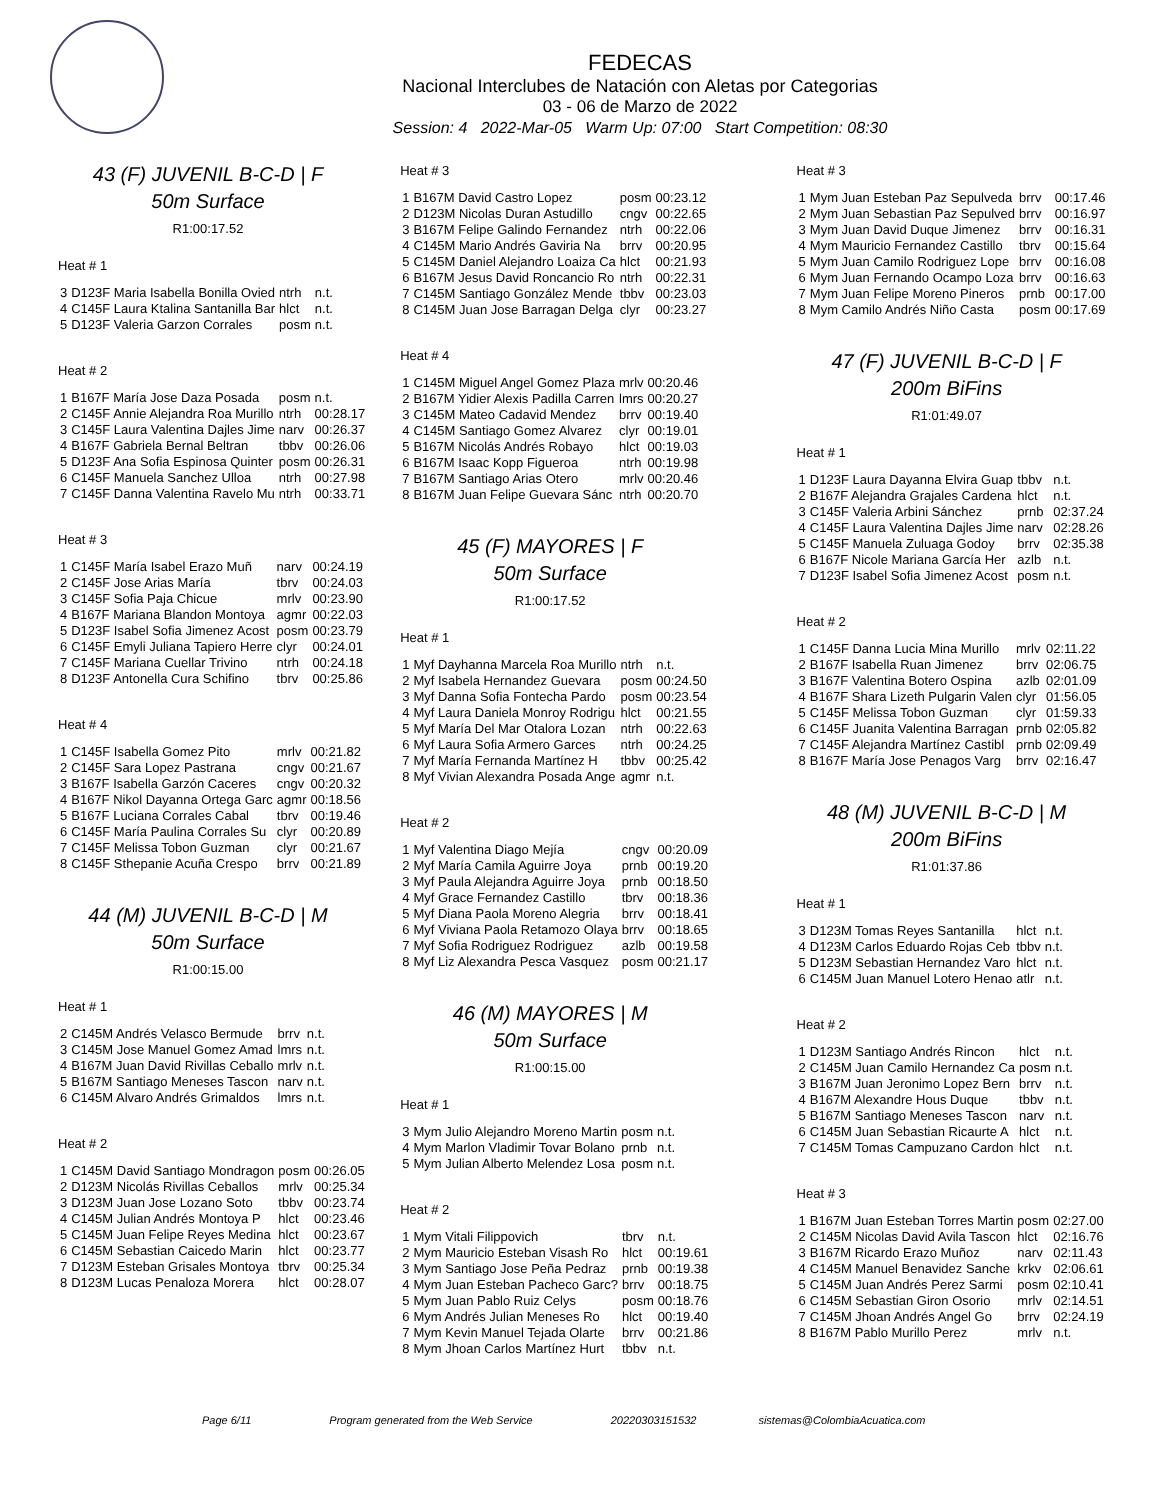FEDECAS
Nacional Interclubes de Natación con Aletas por Categorias
03 - 06 de Marzo de 2022
Session: 4 2022-Mar-05 Warm Up: 07:00 Start Competition: 08:30
43 (F) JUVENIL B-C-D | F
50m Surface
R1:00:17.52
Heat # 1
| 3 | D123F Maria Isabella Bonilla Ovied | ntrh | n.t. |
| 4 | C145F Laura Ktalina Santanilla Bar | hlct | n.t. |
| 5 | D123F Valeria Garzon Corrales | posm | n.t. |
Heat # 2
| 1 | B167F María Jose Daza Posada | posm | n.t. |
| 2 | C145F Annie Alejandra Roa Murillo | ntrh | 00:28.17 |
| 3 | C145F Laura Valentina Dajles Jime | narv | 00:26.37 |
| 4 | B167F Gabriela Bernal Beltran | tbbv | 00:26.06 |
| 5 | D123F Ana Sofia Espinosa Quinter | posm | 00:26.31 |
| 6 | C145F Manuela Sanchez Ulloa | ntrh | 00:27.98 |
| 7 | C145F Danna Valentina Ravelo Mu | ntrh | 00:33.71 |
Heat # 3
| 1 | C145F María Isabel Erazo Muñ | narv | 00:24.19 |
| 2 | C145F Jose Arias María | tbrv | 00:24.03 |
| 3 | C145F Sofia Paja Chicue | mrlv | 00:23.90 |
| 4 | B167F Mariana Blandon Montoya | agmr | 00:22.03 |
| 5 | D123F Isabel Sofia Jimenez Acost | posm | 00:23.79 |
| 6 | C145F Emyli Juliana Tapiero Herre | clyr | 00:24.01 |
| 7 | C145F Mariana Cuellar Trivino | ntrh | 00:24.18 |
| 8 | D123F Antonella Cura Schifino | tbrv | 00:25.86 |
Heat # 4
| 1 | C145F Isabella Gomez Pito | mrlv | 00:21.82 |
| 2 | C145F Sara Lopez Pastrana | cngv | 00:21.67 |
| 3 | B167F Isabella Garzón Caceres | cngv | 00:20.32 |
| 4 | B167F Nikol Dayanna Ortega Garc | agmr | 00:18.56 |
| 5 | B167F Luciana Corrales Cabal | tbrv | 00:19.46 |
| 6 | C145F María Paulina Corrales Su | clyr | 00:20.89 |
| 7 | C145F Melissa Tobon Guzman | clyr | 00:21.67 |
| 8 | C145F Sthepanie Acuña Crespo | brrv | 00:21.89 |
44 (M) JUVENIL B-C-D | M
50m Surface
R1:00:15.00
Heat # 1
| 2 | C145M Andrés Velasco Bermude | brrv | n.t. |
| 3 | C145M Jose Manuel Gomez Amad | lmrs | n.t. |
| 4 | B167M Juan David Rivillas Ceballo | mrlv | n.t. |
| 5 | B167M Santiago Meneses Tascon | narv | n.t. |
| 6 | C145M Alvaro Andrés Grimaldos | lmrs | n.t. |
Heat # 2
| 1 | C145M David Santiago Mondragon | posm | 00:26.05 |
| 2 | D123M Nicolás Rivillas Ceballos | mrlv | 00:25.34 |
| 3 | D123M Juan Jose Lozano Soto | tbbv | 00:23.74 |
| 4 | C145M Julian Andrés Montoya P | hlct | 00:23.46 |
| 5 | C145M Juan Felipe Reyes Medina | hlct | 00:23.67 |
| 6 | C145M Sebastian Caicedo Marin | hlct | 00:23.77 |
| 7 | D123M Esteban Grisales Montoya | tbrv | 00:25.34 |
| 8 | D123M Lucas Penaloza Morera | hlct | 00:28.07 |
Heat # 3
| 1 | B167M David Castro Lopez | posm | 00:23.12 |
| 2 | D123M Nicolas Duran Astudillo | cngv | 00:22.65 |
| 3 | B167M Felipe Galindo Fernandez | ntrh | 00:22.06 |
| 4 | C145M Mario Andrés Gaviria Na | brrv | 00:20.95 |
| 5 | C145M Daniel Alejandro Loaiza Ca | hlct | 00:21.93 |
| 6 | B167M Jesus David Roncancio Ro | ntrh | 00:22.31 |
| 7 | C145M Santiago González Mende | tbbv | 00:23.03 |
| 8 | C145M Juan Jose Barragan Delga | clyr | 00:23.27 |
Heat # 4
| 1 | C145M Miguel Angel Gomez Plaza | mrlv | 00:20.46 |
| 2 | B167M Yidier Alexis Padilla Carren | lmrs | 00:20.27 |
| 3 | C145M Mateo Cadavid Mendez | brrv | 00:19.40 |
| 4 | C145M Santiago Gomez Alvarez | clyr | 00:19.01 |
| 5 | B167M Nicolás Andrés Robayo | hlct | 00:19.03 |
| 6 | B167M Isaac Kopp Figueroa | ntrh | 00:19.98 |
| 7 | B167M Santiago Arias Otero | mrlv | 00:20.46 |
| 8 | B167M Juan Felipe Guevara Sánc | ntrh | 00:20.70 |
45 (F) MAYORES | F
50m Surface
R1:00:17.52
Heat # 1
| 1 | Myf Dayhanna Marcela Roa Murillo | ntrh | n.t. |
| 2 | Myf Isabela Hernandez Guevara | posm | 00:24.50 |
| 3 | Myf Danna Sofia Fontecha Pardo | posm | 00:23.54 |
| 4 | Myf Laura Daniela Monroy Rodrigu | hlct | 00:21.55 |
| 5 | Myf María Del Mar Otalora Lozan | ntrh | 00:22.63 |
| 6 | Myf Laura Sofia Armero Garces | ntrh | 00:24.25 |
| 7 | Myf María Fernanda Martínez H | tbbv | 00:25.42 |
| 8 | Myf Vivian Alexandra Posada Ange | agmr | n.t. |
Heat # 2
| 1 | Myf Valentina Diago Mejía | cngv | 00:20.09 |
| 2 | Myf María Camila Aguirre Joya | prnb | 00:19.20 |
| 3 | Myf Paula Alejandra Aguirre Joya | prnb | 00:18.50 |
| 4 | Myf Grace Fernandez Castillo | tbrv | 00:18.36 |
| 5 | Myf Diana Paola Moreno Alegria | brrv | 00:18.41 |
| 6 | Myf Viviana Paola Retamozo Olaya | brrv | 00:18.65 |
| 7 | Myf Sofia Rodriguez Rodriguez | azlb | 00:19.58 |
| 8 | Myf Liz Alexandra Pesca Vasquez | posm | 00:21.17 |
46 (M) MAYORES | M
50m Surface
R1:00:15.00
Heat # 1
| 3 | Mym Julio Alejandro Moreno Martin | posm | n.t. |
| 4 | Mym Marlon Vladimir Tovar Bolano | prnb | n.t. |
| 5 | Mym Julian Alberto Melendez Losa | posm | n.t. |
Heat # 2
| 1 | Mym Vitali Filippovich | tbrv | n.t. |
| 2 | Mym Mauricio Esteban Visash Ro | hlct | 00:19.61 |
| 3 | Mym Santiago Jose Peña Pedraz | prnb | 00:19.38 |
| 4 | Mym Juan Esteban Pacheco Garc? | brrv | 00:18.75 |
| 5 | Mym Juan Pablo Ruiz Celys | posm | 00:18.76 |
| 6 | Mym Andrés Julian Meneses Ro | hlct | 00:19.40 |
| 7 | Mym Kevin Manuel Tejada Olarte | brrv | 00:21.86 |
| 8 | Mym Jhoan Carlos Martínez Hurt | tbbv | n.t. |
Heat # 3
| 1 | Mym Juan Esteban Paz Sepulveda | brrv | 00:17.46 |
| 2 | Mym Juan Sebastian Paz Sepulved | brrv | 00:16.97 |
| 3 | Mym Juan David Duque Jimenez | brrv | 00:16.31 |
| 4 | Mym Mauricio Fernandez Castillo | tbrv | 00:15.64 |
| 5 | Mym Juan Camilo Rodriguez Lope | brrv | 00:16.08 |
| 6 | Mym Juan Fernando Ocampo Loza | brrv | 00:16.63 |
| 7 | Mym Juan Felipe Moreno Pineros | prnb | 00:17.00 |
| 8 | Mym Camilo Andrés Niño Casta | posm | 00:17.69 |
47 (F) JUVENIL B-C-D | F
200m BiFins
R1:01:49.07
Heat # 1
| 1 | D123F Laura Dayanna Elvira Guap | tbbv | n.t. |
| 2 | B167F Alejandra Grajales Cardena | hlct | n.t. |
| 3 | C145F Valeria Arbini Sánchez | prnb | 02:37.24 |
| 4 | C145F Laura Valentina Dajles Jime | narv | 02:28.26 |
| 5 | C145F Manuela Zuluaga Godoy | brrv | 02:35.38 |
| 6 | B167F Nicole Mariana García Her | azlb | n.t. |
| 7 | D123F Isabel Sofia Jimenez Acost | posm | n.t. |
Heat # 2
| 1 | C145F Danna Lucia Mina Murillo | mrlv | 02:11.22 |
| 2 | B167F Isabella Ruan Jimenez | brrv | 02:06.75 |
| 3 | B167F Valentina Botero Ospina | azlb | 02:01.09 |
| 4 | B167F Shara Lizeth Pulgarin Valen | clyr | 01:56.05 |
| 5 | C145F Melissa Tobon Guzman | clyr | 01:59.33 |
| 6 | C145F Juanita Valentina Barragan | prnb | 02:05.82 |
| 7 | C145F Alejandra Martínez Castibl | prnb | 02:09.49 |
| 8 | B167F María Jose Penagos Varg | brrv | 02:16.47 |
48 (M) JUVENIL B-C-D | M
200m BiFins
R1:01:37.86
Heat # 1
| 3 | D123M Tomas Reyes Santanilla | hlct | n.t. |
| 4 | D123M Carlos Eduardo Rojas Ceb | tbbv | n.t. |
| 5 | D123M Sebastian Hernandez Varo | hlct | n.t. |
| 6 | C145M Juan Manuel Lotero Henao | atlr | n.t. |
Heat # 2
| 1 | D123M Santiago Andrés Rincon | hlct | n.t. |
| 2 | C145M Juan Camilo Hernandez Ca | posm | n.t. |
| 3 | B167M Juan Jeronimo Lopez Bern | brrv | n.t. |
| 4 | B167M Alexandre Hous Duque | tbbv | n.t. |
| 5 | B167M Santiago Meneses Tascon | narv | n.t. |
| 6 | C145M Juan Sebastian Ricaurte A | hlct | n.t. |
| 7 | C145M Tomas Campuzano Cardon | hlct | n.t. |
Heat # 3
| 1 | B167M Juan Esteban Torres Martin | posm | 02:27.00 |
| 2 | C145M Nicolas David Avila Tascon | hlct | 02:16.76 |
| 3 | B167M Ricardo Erazo Muñoz | narv | 02:11.43 |
| 4 | C145M Manuel Benavidez Sanche | krkv | 02:06.61 |
| 5 | C145M Juan Andrés Perez Sarmi | posm | 02:10.41 |
| 6 | C145M Sebastian Giron Osorio | mrlv | 02:14.51 |
| 7 | C145M Jhoan Andrés Angel Go | brrv | 02:24.19 |
| 8 | B167M Pablo Murillo Perez | mrlv | n.t. |
Page 6/11 Program generated from the Web Service 20220303151532 sistemas@ColombiaAcuatica.com